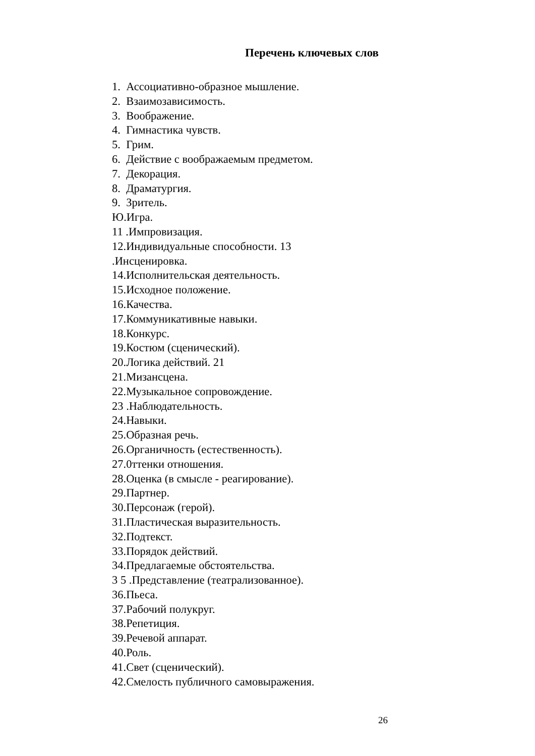Перечень ключевых слов
1. Ассоциативно-образное мышление.
2. Взаимозависимость.
3. Воображение.
4. Гимнастика чувств.
5. Грим.
6. Действие с воображаемым предметом.
7. Декорация.
8. Драматургия.
9. Зритель.
Ю.Игра.
11 .Импровизация.
12.Индивидуальные способности. 13
.Инсценировка.
14.Исполнительская деятельность.
15.Исходное положение.
16.Качества.
17.Коммуникативные навыки.
18.Конкурс.
19.Костюм (сценический).
20.Логика действий. 21
21.Мизансцена.
22.Музыкальное сопровождение.
23 .Наблюдательность.
24.Навыки.
25.Образная речь.
26.Органичность (естественность).
27.0ттенки отношения.
28.Оценка (в смысле - реагирование).
29.Партнер.
30.Персонаж (герой).
31.Пластическая выразительность.
32.Подтекст.
33.Порядок действий.
34.Предлагаемые обстоятельства.
3 5 .Представление (театрализованное).
36.Пьеса.
37.Рабочий полукруг.
38.Репетиция.
39.Речевой аппарат.
40.Роль.
41.Свет (сценический).
42.Смелость публичного самовыражения.
26